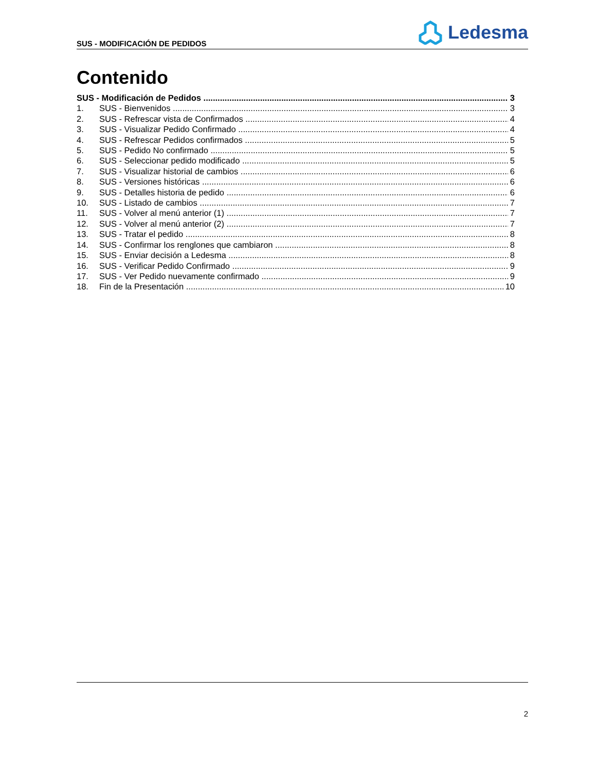SUS - MODIFICACIÓN DE PEDIDOS
Ledesma
Contenido
SUS - Modificación de Pedidos 3
1. SUS - Bienvenidos 3
2. SUS - Refrescar vista de Confirmados 4
3. SUS - Visualizar Pedido Confirmado 4
4. SUS - Refrescar Pedidos confirmados 5
5. SUS - Pedido No confirmado 5
6. SUS - Seleccionar pedido modificado 5
7. SUS - Visualizar historial de cambios 6
8. SUS - Versiones históricas 6
9. SUS - Detalles historia de pedido 6
10. SUS - Listado de cambios 7
11. SUS - Volver al menú anterior (1) 7
12. SUS - Volver al menú anterior (2) 7
13. SUS - Tratar el pedido 8
14. SUS - Confirmar los renglones que cambiaron 8
15. SUS - Enviar decisión a Ledesma 8
16. SUS - Verificar Pedido Confirmado 9
17. SUS - Ver Pedido nuevamente confirmado 9
18. Fin de la Presentación 10
2